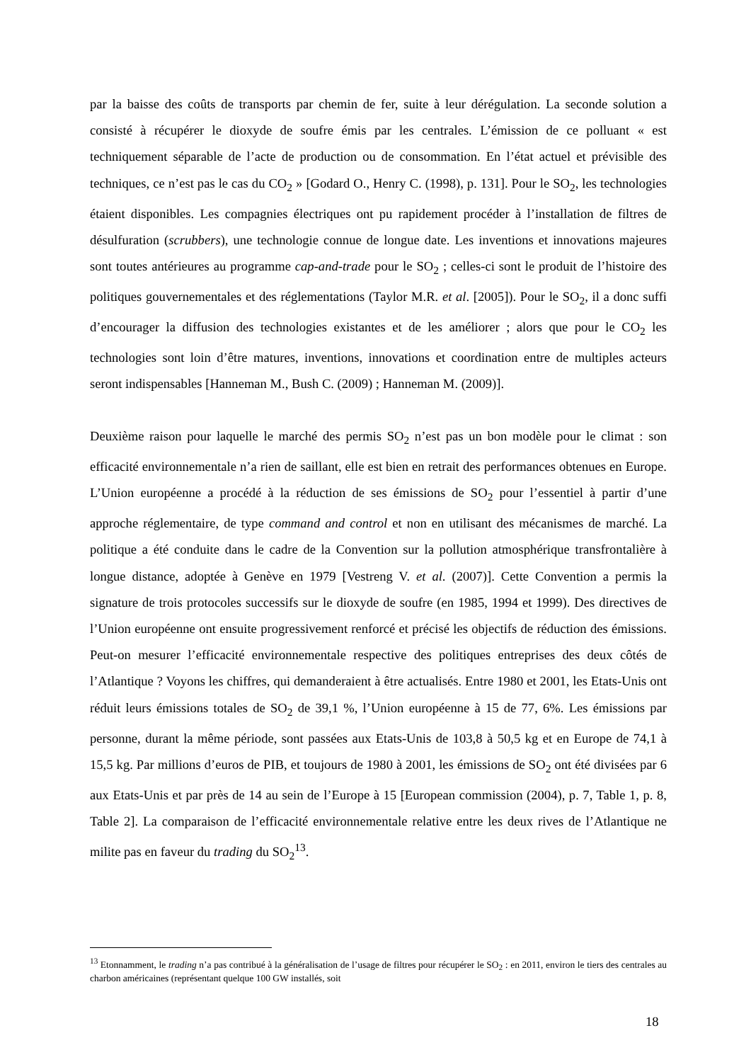par la baisse des coûts de transports par chemin de fer, suite à leur dérégulation. La seconde solution a consisté à récupérer le dioxyde de soufre émis par les centrales. L’émission de ce polluant « est techniquement séparable de l’acte de production ou de consommation. En l’état actuel et prévisible des techniques, ce n’est pas le cas du CO<sub>2</sub> » [Godard O., Henry C. (1998), p. 131]. Pour le SO<sub>2</sub>, les technologies étaient disponibles. Les compagnies électriques ont pu rapidement procéder à l’installation de filtres de désulfuration (scrubbers), une technologie connue de longue date. Les inventions et innovations majeures sont toutes antérieures au programme cap-and-trade pour le SO<sub>2</sub> ; celles-ci sont le produit de l’histoire des politiques gouvernementales et des réglementations (Taylor M.R. et al. [2005]). Pour le SO<sub>2</sub>, il a donc suffi d’encourager la diffusion des technologies existantes et de les améliorer ; alors que pour le CO<sub>2</sub> les technologies sont loin d’être matures, inventions, innovations et coordination entre de multiples acteurs seront indispensables [Hanneman M., Bush C. (2009) ; Hanneman M. (2009)].
Deuxième raison pour laquelle le marché des permis SO<sub>2</sub> n’est pas un bon modèle pour le climat : son efficacité environnementale n’a rien de saillant, elle est bien en retrait des performances obtenues en Europe. L’Union européenne a procédé à la réduction de ses émissions de SO<sub>2</sub> pour l’essentiel à partir d’une approche réglementaire, de type command and control et non en utilisant des mécanismes de marché. La politique a été conduite dans le cadre de la Convention sur la pollution atmosphérique transfrontalière à longue distance, adoptée à Genève en 1979 [Vestreng V. et al. (2007)]. Cette Convention a permis la signature de trois protocoles successifs sur le dioxyde de soufre (en 1985, 1994 et 1999). Des directives de l’Union européenne ont ensuite progressivement renforcé et précisé les objectifs de réduction des émissions. Peut-on mesurer l’efficacité environnementale respective des politiques entreprises des deux côtés de l’Atlantique ? Voyons les chiffres, qui demanderaient à être actualisés. Entre 1980 et 2001, les Etats-Unis ont réduit leurs émissions totales de SO<sub>2</sub> de 39,1 %, l’Union européenne à 15 de 77, 6%. Les émissions par personne, durant la même période, sont passées aux Etats-Unis de 103,8 à 50,5 kg et en Europe de 74,1 à 15,5 kg. Par millions d’euros de PIB, et toujours de 1980 à 2001, les émissions de SO<sub>2</sub> ont été divisées par 6 aux Etats-Unis et par près de 14 au sein de l’Europe à 15 [European commission (2004), p. 7, Table 1, p. 8, Table 2]. La comparaison de l’efficacité environnementale relative entre les deux rives de l’Atlantique ne milite pas en faveur du trading du SO<sub>2</sub><sup>13</sup>.
<sup>13</sup> Etonnamment, le trading n’a pas contribué à la généralisation de l’usage de filtres pour récupérer le SO<sub>2</sub> : en 2011, environ le tiers des centrales au charbon américaines (représentant quelque 100 GW installés, soit
18